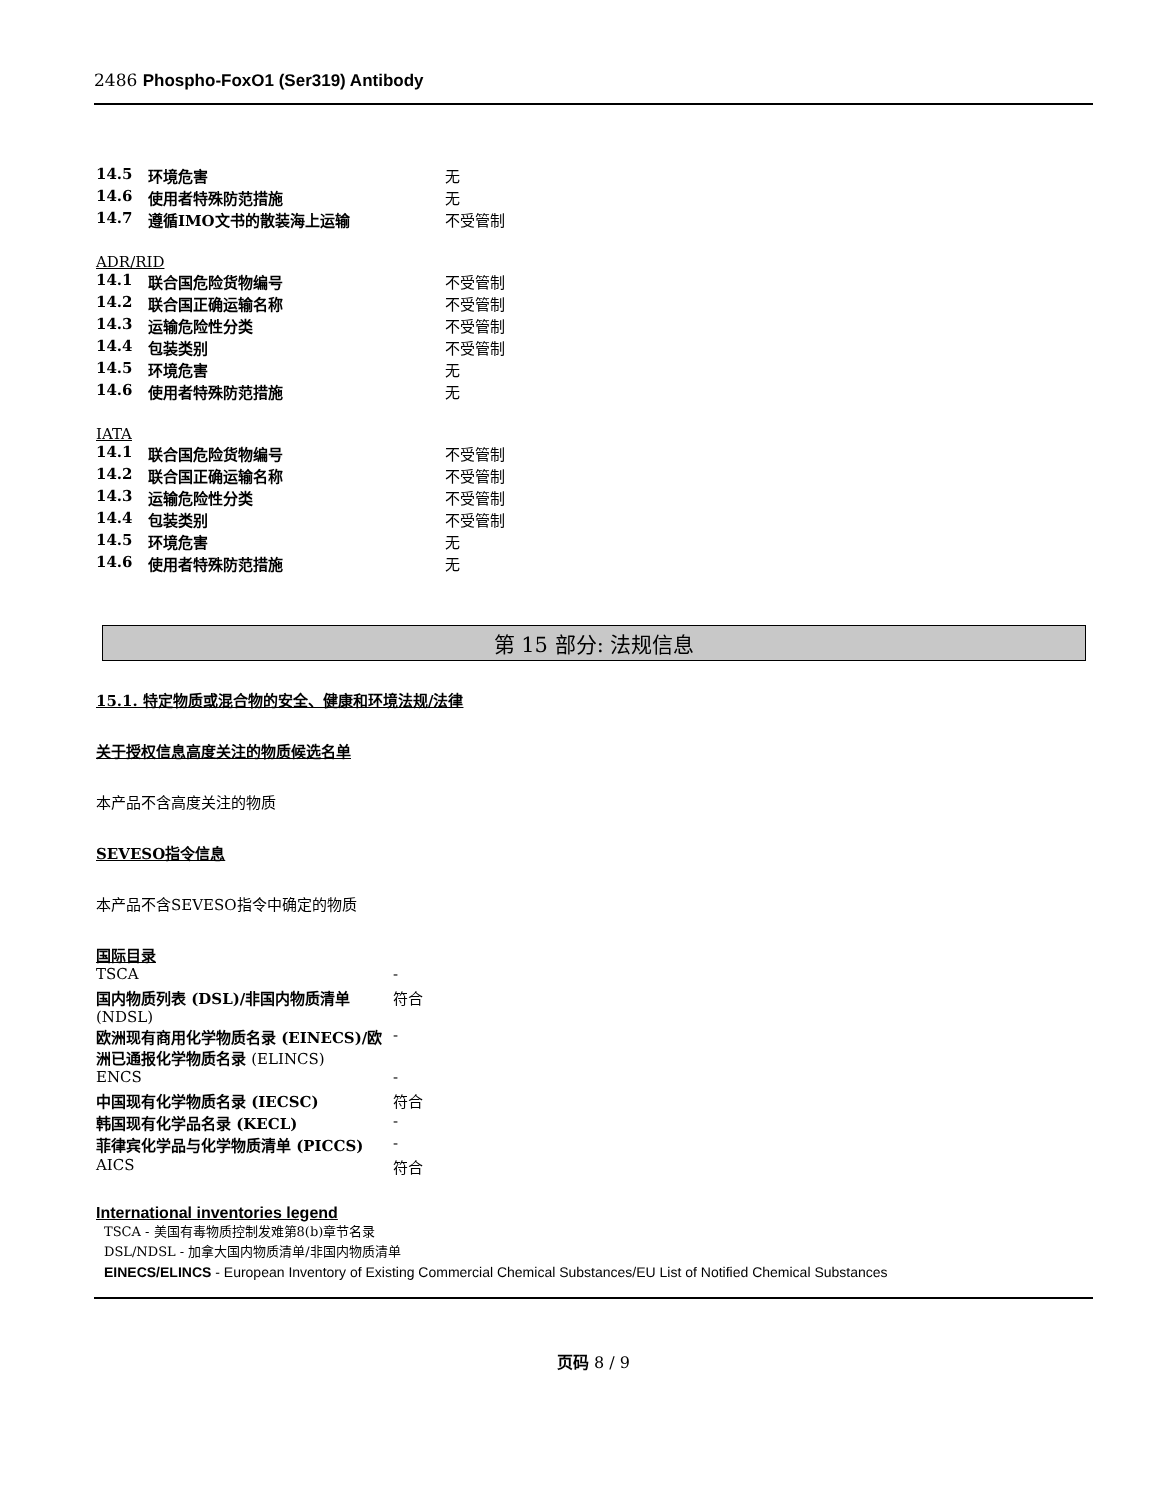2486 Phospho-FoxO1 (Ser319) Antibody
| 14.5 | 环境危害 | 无 |
| 14.6 | 使用者特殊防范措施 | 无 |
| 14.7 | 遵循IMO文书的散装海上运输 | 不受管制 |
ADR/RID
| 14.1 | 联合国危险货物编号 | 不受管制 |
| 14.2 | 联合国正确运输名称 | 不受管制 |
| 14.3 | 运输危险性分类 | 不受管制 |
| 14.4 | 包装类别 | 不受管制 |
| 14.5 | 环境危害 | 无 |
| 14.6 | 使用者特殊防范措施 | 无 |
IATA
| 14.1 | 联合国危险货物编号 | 不受管制 |
| 14.2 | 联合国正确运输名称 | 不受管制 |
| 14.3 | 运输危险性分类 | 不受管制 |
| 14.4 | 包装类别 | 不受管制 |
| 14.5 | 环境危害 | 无 |
| 14.6 | 使用者特殊防范措施 | 无 |
第 15 部分: 法规信息
15.1. 特定物质或混合物的安全、健康和环境法规/法律
关于授权信息高度关注的物质候选名单
本产品不含高度关注的物质
SEVESO指令信息
本产品不含SEVESO指令中确定的物质
国际目录
| TSCA | - |
| 国内物质列表 (DSL)/非国内物质清单 (NDSL) | 符合 |
| 欧洲现有商用化学物质名录 (EINECS)/欧洲已通报化学物质名录 (ELINCS) | - |
| ENCS | - |
| 中国现有化学物质名录 (IECSC) | 符合 |
| 韩国现有化学品名录 (KECL) | - |
| 菲律宾化学品与化学物质清单 (PICCS) | - |
| AICS | 符合 |
International inventories legend
TSCA - 美国有毒物质控制发难第8(b)章节名录
DSL/NDSL - 加拿大国内物质清单/非国内物质清单
EINECS/ELINCS - European Inventory of Existing Commercial Chemical Substances/EU List of Notified Chemical Substances
页码 8 / 9